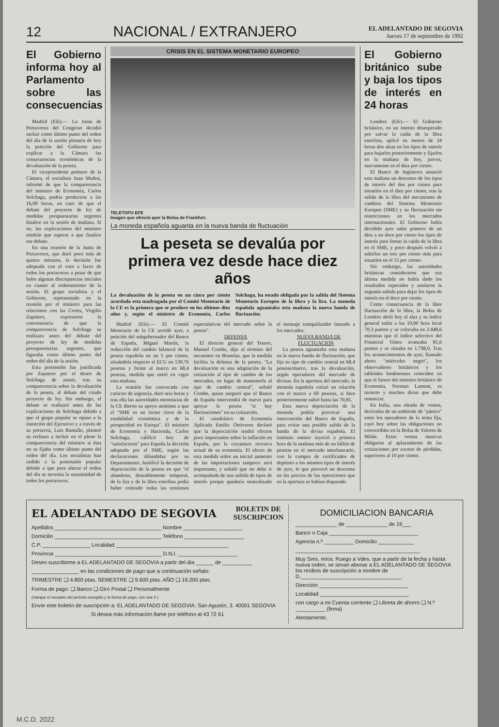12 NACIONAL / EXTRANJERO EL ADELANTADO DE SEGOVIA
Jueves 17 de septiembre de 1992
El Gobierno informa hoy al Parlamento sobre las consecuencias
Madrid (Efe).— La Junta de Portavoces del Congreso decidió incluir como último punto del orden del día de la sesión plenaria de hoy la petición del Gobierno para explicar a la Cámara las consecuencias económicas de la devaluación de la peseta.
El vicepresidente primero de la Cámara, el socialista Juan Muñoz, informó de que la comparecencia del ministro de Economía, Carlos Solchaga, podría producirse a las 16,00 horas, en caso de que el debate del proyecto de ley de medidas prespuestarias urgentes finalice en la sesión de mañana. Si no, las explicaciones del ministro tendrán que esperar a que finalice ese debate.
En una reunión de la Junta de Portavoces, que duró poco más de quince minutos, la decisión fue adoptada con el voto a favor de todos los portavoces a pesar de que hubo algunas discrepancias iniciales en cuanto al ordenamiento de la sesión. El grupo socialista y el Gobierno, representado en la reunión por el ministro para las relaciones con las Cortes, Virgilio Zapatero, expresaron la conveniencia de que la comparecencia de Solchaga se realizara antes del debate del proyecto de ley de medidas presupuestarias urgentes, que figuraba como último punto del orden del día de la sesión.
Esta pretensión fue justificada por Zapatero por el deseo de Solchaga de asistir, tras su comparecencia sobre la devaluación de la peseta, al debate del citado proyecto de ley. Sin embargo, el debate se realizará antes de las explicaciones de Solchaga debido a que el grupo popular se opuso a la intención del Ejecutivo y a través de su portavoz, Luis Ramallo, planteó su rechazo a incluir en el pleno la comparecencia del ministro si ésta no se fijaba como último punto del orden del día. Los socialistas han cedido a la pretensión popular debido a que para alterar el orden del día se necesita la unanimidad de todos los portavoces.
CRISIS EN EL SISTEMA MONETARIO EUROPEO
TELETOFO EFE
Imagen que ofreció ayer la Bolsa de Frankfurt.
La moneda española aguanta en la nueva banda de fluctuación
La peseta se devalúa por primera vez desde hace diez años
La devaluación de la peseta en un cinco por ciento acordada esta madrugada por el Comité Monetario de la CE es la primera que se produce en los últimos diez años y, según el ministro de Economía, Carlos Solchaga, ha estado obligada por la salida del Sistema Monetario Europeo de la libra y la lira. La moneda española aguantaba esta mañana la nueva banda de fluctuación.
Madrid (Efe).— El Comité Monetario de la CE acordó ayer, a petición del subgobernador del Banco de España, Miguel Martín, la reducción del cambio bilateral de la peseta española en un 5 por ciento, situándola respecto al ECU en 139,76 pesetas y frente al marco en 68,4 pesetas, medida que entró en vigor esta mañana.
La reunión fue convocada con carácter de urgencia, duró seis horas y tras ella las autoridades monetarias de la CE dieron su apoyo unánime a que el "SME es un factor clave de la estabilidad económica y de la prosperidad en Europa". El ministro de Economía y Hacienda, Carlos Solchaga, calificó hoy de "satisfactoria" para España la decisión adoptada por el SME, según las declaraciones difundidas por su Departamento. Justificó la decisión de depreciación de la peseta en que "el abandono, deseablemente temporal, de la lira y de la libra esterlina podía haber centrado todas las tensiones especulativas del mercado sobre la peseta".
DEFENSA
El director general del Tesoro, Manuel Conthe, dijo al término del encuentro en Bruselas, que la medida facilita la defensa de la peseta. "La devaluación es una adaptación de la cotización al tipo de cambio de los mercados, en lugar de mantenerla al tipo de cambio central", señaló Conthe, quien aseguró que el Banco de España intervendrá de nuevo para apoyar la peseta "si hay fluctuaciones" en su cotización.
El catedrático de Economía Aplicada Emilio Ontiveros declaró que la depreciación tendrá efectos poco importantes sobre la inflación en España, por la coyuntura recesiva actual de su economía. El efecto de esta medida sobre un inicial aumento de las importaciones tampoco será importante, y señaló que no debe ir acompañada de una subida de tipos de interés porque quedaría neutralizado el mensaje tranquilizador lanzado a los mercados.
NUEVA BANDA DE FLUCTUACION
La peseta aguantaba esta mañana en la nueva banda de fluctuación, que fija su tipo de cambio central en 68,4 pesetas/marco, tras la devaluación, según operadores del mercado de divisas. En la apertura del mercado, la moneda española cotizó en relación con el marco a 69 pesetas, si bien posteriormente subió hasta las 70,85.
Esta nueva depreciación de la moneda podría provocar una intervención del Banco de España, para evitar una posible salida de la banda de la divisa española. El instituto emisor inyectó a primera hora de la mañana más de un billón de pesetas en el mercado interbancario, con la compra de certificados de depósito a los mismos tipos de interés de ayer, lo que provocó un descenso en los precios de las operaciones que en la apertura se habían disparado.
El Gobierno británico sube y baja los tipos de interés en 24 horas
Londres (Efe).— El Gobierno británico, en un intento desesperado por salvar la caída de la libra esterlina, aplicó en menos de 24 horas dos alzas en los tipos de interés para bajarlos posteriormente y fijarlos en la mañana de hoy, jueves, nuevamente en el diez por ciento.
El Banco de Inglaterra anunció esta mañana un descenso de los tipos de interés del dos por ciento para situarlos en el diez por ciento, tras la salida de la libra del mecanismo de cambios del Sistema Monetario Europeo (SME) y su fluctuación sin restricciones en los mercados internacionales. El Gobierno había decidido ayer subir primero de un diez a un doce por ciento los tipos de interés para frenar la caída de la libra en el SME, y poco después volvió a subirlos un tres por ciento más para situarlos en el 15 por ciento.
Sin embargo, las autoridades británicas consideraron que esa última medida no había dado los resultados esperados y anularon la segunda subida para dejar los tipos de interés en el doce por ciento.
Como consecuencia de la libre fluctuación de la libra, la Bolsa de Londres abrió hoy al alza y su índice general subía a las 10,00 hora local 70,3 puntos y se colocaba en 2.448,6 mientras que el índice selectivo del Financial Times avanzaba 81,6 puntos y se situaba en 1.798,0. Tras los acontecimientos de ayer, llamado ahora "miércoles negro", los observadores británicos y los tabloides londinenses coinciden en que el futuro del ministro británico de Economía, Norman Lamont, es incierto y muchos dicen que debe renunciar.
En Italia, una oleada de ventas, derivadas de un ambiente de "pánico" entre los operadores de la renta fija, cayó hoy sobre las obligaciones no convertibles en la Bolsa de Valores de Milán. Estas ventas masivas obligaron al aplazamiento de las cotizaciones por exceso de pérdidas, superiores al 10 por ciento.
EL ADELANTADO DE SEGOVIA BOLETIN DE
SUSCRIPCION
Apellidos ____________________________________ Nombre ____________________
Domicilio ____________________________________ Teléfono ____________________
C.P. ________________ Localidad ______________________________________
Provincia ____________________________________ D.N.I. ____________________
Deseo suscribirme a EL ADELANTADO DE SEGOVIA a partir del día ______ de __________
________________ en las condiciones de pago que a continuación señalo:
TRIMESTRE ❑ 4.800 ptas. SEMESTRE ❑ 9.600 ptas. AÑO ❑ 19.200 ptas.
Forma de pago: ❑ Banco ❑ Giro Postal ❑ Personalmente
(marque el recuadro del periodo escogido y la forma de pago, con una X )
Envíe este boletín de suscripción a: EL ADELANTADO DE SEGOVIA. San Agustín, 3. 40001 SEGOVIA
Si desea más información llame por teléfono al 43 72 61
DOMICILIACION BANCARIA
______________ de ______________ de 19___
Banco o Caja ______________________________
Agencia n.º __________ Domicilio ____________
__________________________________________
Muy Sres. míos: Ruego a Vdes. que a partir de la fecha y hasta nueva orden, se sirvan abonar a EL ADELANTADO DE SEGOVIA los recibos de suscripción a nombre de D.__________________________________
Dirección ______________________________
Localidad ______________________________
con cargo a mi Cuenta corriente ❑ Libreta de ahorro ❑ N.º __________ (firma)
Atentamente,
M.C.D. 2022